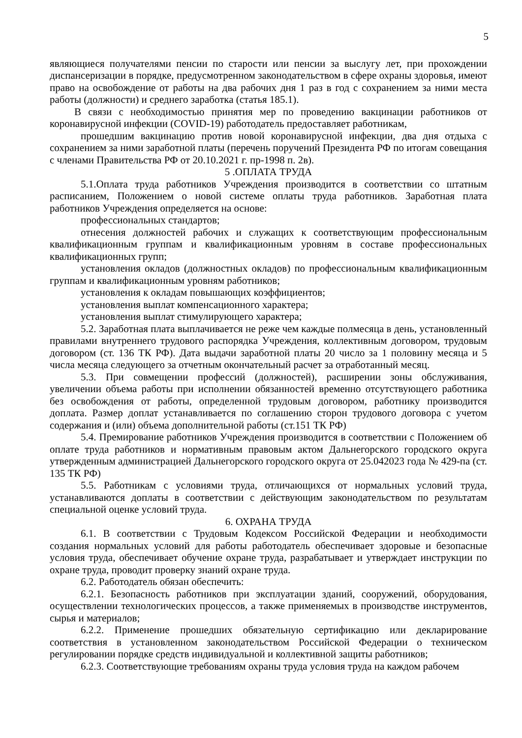5
являющиеся получателями пенсии по старости или пенсии за выслугу лет, при прохождении диспансеризации в порядке, предусмотренном законодательством в сфере охраны здоровья, имеют право на освобождение от работы на два рабочих дня 1 раз в год с сохранением за ними места работы (должности) и среднего заработка (статья 185.1).
В связи с необходимостью принятия мер по проведению вакцинации работников от коронавирусной инфекции (COVID-19) работодатель предоставляет работникам,
прошедшим вакцинацию против новой коронавирусной инфекции, два дня отдыха с сохранением за ними заработной платы (перечень поручений Президента РФ по итогам совещания с членами Правительства РФ от 20.10.2021 г. пр-1998 п. 2в).
5 .ОПЛАТА ТРУДА
5.1.Оплата труда работников Учреждения производится в соответствии со штатным расписанием, Положением о новой системе оплаты труда работников. Заработная плата работников Учреждения определяется на основе:
профессиональных стандартов;
отнесения должностей рабочих и служащих к соответствующим профессиональным квалификационным группам и квалификационным уровням в составе профессиональных квалификационных групп;
установления окладов (должностных окладов) по профессиональным квалификационным группам и квалификационным уровням работников;
установления к окладам повышающих коэффициентов;
установления выплат компенсационного характера;
установления выплат стимулирующего характера;
5.2. Заработная плата выплачивается не реже чем каждые полмесяца в день, установленный правилами внутреннего трудового распорядка Учреждения, коллективным договором, трудовым договором (ст. 136 ТК РФ). Дата выдачи заработной платы 20 число за 1 половину месяца и 5 числа месяца следующего за отчетным окончательный расчет за отработанный месяц.
5.3. При совмещении профессий (должностей), расширении зоны обслуживания, увеличении объема работы при исполнении обязанностей временно отсутствующего работника без освобождения от работы, определенной трудовым договором, работнику производится доплата. Размер доплат устанавливается по соглашению сторон трудового договора с учетом содержания и (или) объема дополнительной работы (ст.151 ТК РФ)
5.4. Премирование работников Учреждения производится в соответствии с Положением об оплате труда работников и нормативным правовым актом Дальнегорского городского округа утвержденным администрацией Дальнегорского городского округа от 25.042023 года № 429-па (ст. 135 ТК РФ)
5.5. Работникам с условиями труда, отличающихся от нормальных условий труда, устанавливаются доплаты в соответствии с действующим законодательством по результатам специальной оценке условий труда.
6. ОХРАНА ТРУДА
6.1. В соответствии с Трудовым Кодексом Российской Федерации и необходимости создания нормальных условий для работы работодатель обеспечивает здоровые и безопасные условия труда, обеспечивает обучение охране труда, разрабатывает и утверждает инструкции по охране труда, проводит проверку знаний охране труда.
6.2. Работодатель обязан обеспечить:
6.2.1. Безопасность работников при эксплуатации зданий, сооружений, оборудования, осуществлении технологических процессов, а также применяемых в производстве инструментов, сырья и материалов;
6.2.2. Применение прошедших обязательную сертификацию или декларирование соответствия в установленном законодательством Российской Федерации о техническом регулировании порядке средств индивидуальной и коллективной защиты работников;
6.2.3. Соответствующие требованиям охраны труда условия труда на каждом рабочем